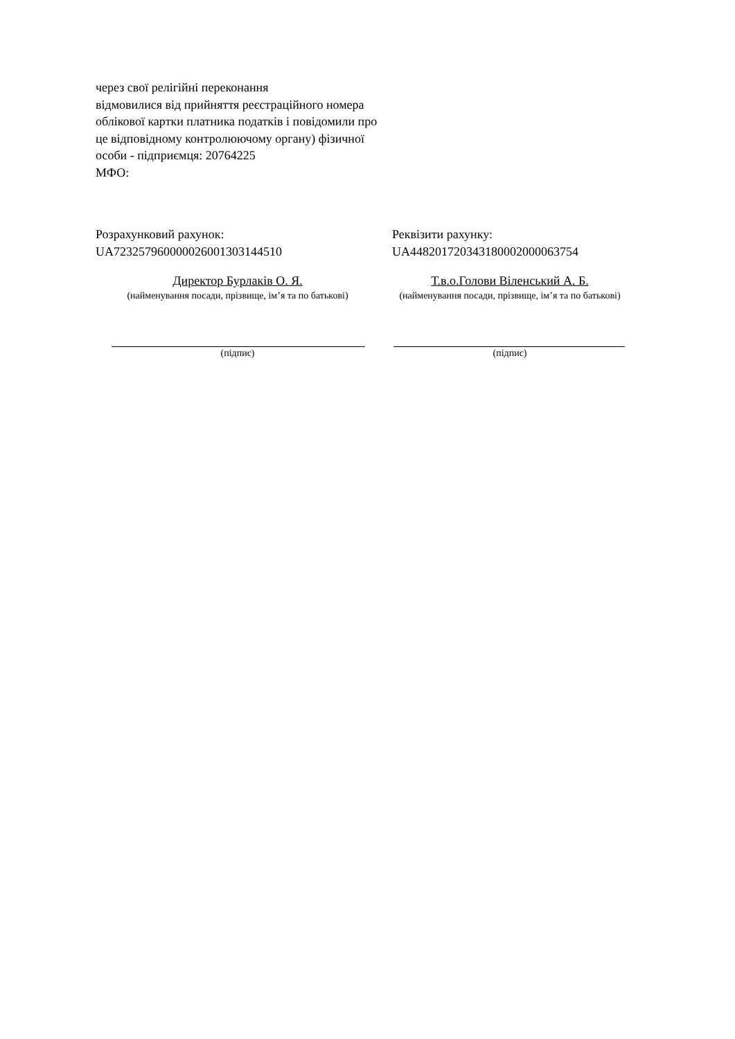через свої релігійні переконання
відмовилися від прийняття реєстраційного номера облікової картки платника податків і повідомили про це відповідному контролюючому органу) фізичної особи - підприємця: 20764225
МФО:
Розрахунковий рахунок:
UA723257960000026001303144510
Реквізити рахунку:
UA448201720343180002000063754
Директор Бурлаків О. Я.
(найменування посади, прізвище, ім’я та по батькові)
Т.в.о.Голови Віленський А. Б.
(найменування посади, прізвище, ім’я та по батькові)
(підпис) (підпис)